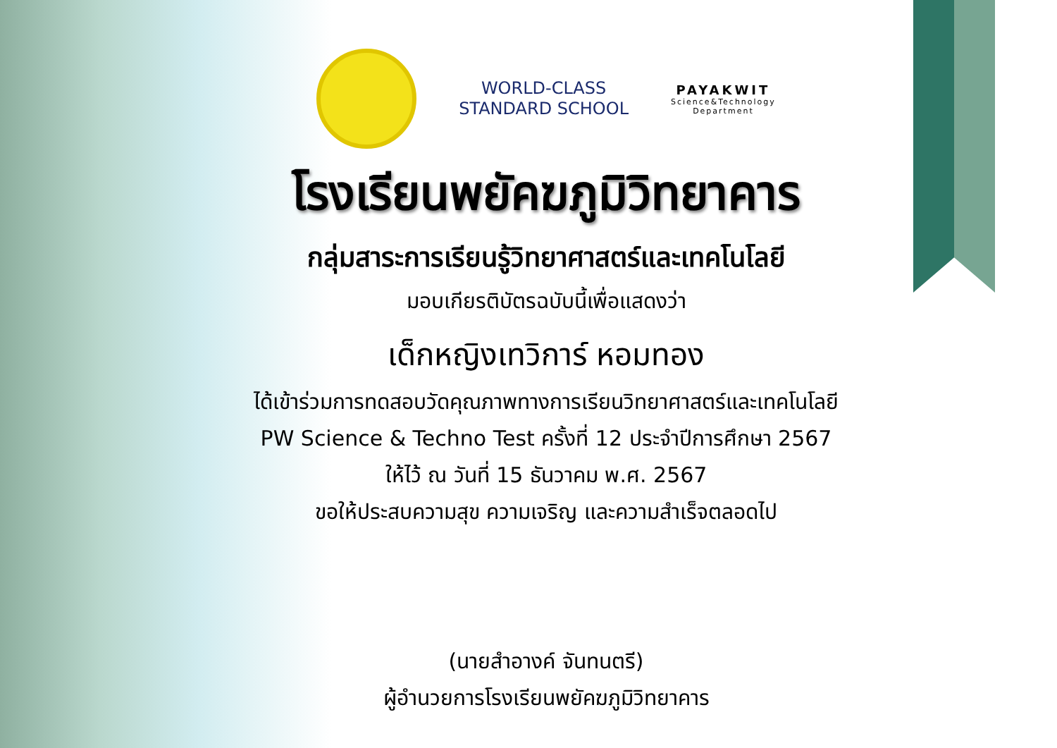WORLD-CLASS
STANDARD SCHOOL
PAYAKWIT
Science&Technology
Department
โรงเรียนพยัคฆภูมิวิทยาคาร
กลุ่มสาระการเรียนรู้วิทยาศาสตร์และเทคโนโลยี
มอบเกียรติบัตรฉบับนี้เพื่อแสดงว่า
เด็กหญิงเทวิการ์ หอมทอง
ได้เข้าร่วมการทดสอบวัดคุณภาพทางการเรียนวิทยาศาสตร์และเทคโนโลยี
PW Science & Techno Test ครั้งที่ 12 ประจำปีการศึกษา 2567
ให้ไว้ ณ วันที่ 15 ธันวาคม พ.ศ. 2567
ขอให้ประสบความสุข ความเจริญ และความสำเร็จตลอดไป
(นายสำอางค์ จันทนตรี)
ผู้อำนวยการโรงเรียนพยัคฆภูมิวิทยาคาร